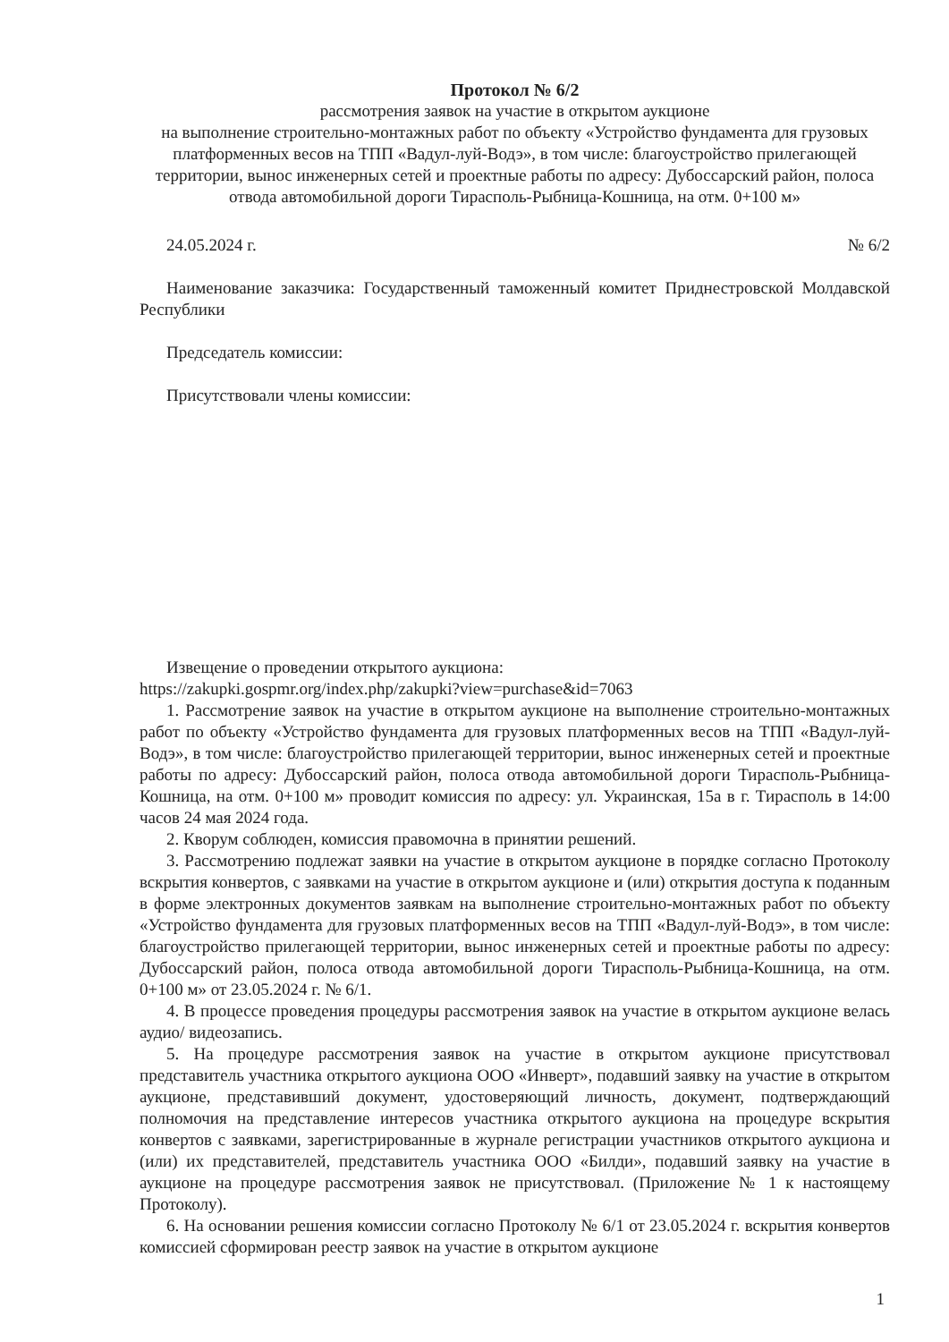Протокол № 6/2
рассмотрения заявок на участие в открытом аукционе
на выполнение строительно-монтажных работ по объекту «Устройство фундамента для грузовых платформенных весов на ТПП «Вадул-луй-Водэ», в том числе: благоустройство прилегающей территории, вынос инженерных сетей и проектные работы по адресу: Дубоссарский район, полоса отвода автомобильной дороги Тирасполь-Рыбница-Кошница, на отм. 0+100 м»
24.05.2024 г. № 6/2
Наименование заказчика: Государственный таможенный комитет Приднестровской Молдавской Республики
Председатель комиссии:
Присутствовали члены комиссии:
Извещение о проведении открытого аукциона:
https://zakupki.gospmr.org/index.php/zakupki?view=purchase&id=7063
1. Рассмотрение заявок на участие в открытом аукционе на выполнение строительно-монтажных работ по объекту «Устройство фундамента для грузовых платформенных весов на ТПП «Вадул-луй-Водэ», в том числе: благоустройство прилегающей территории, вынос инженерных сетей и проектные работы по адресу: Дубоссарский район, полоса отвода автомобильной дороги Тирасполь-Рыбница-Кошница, на отм. 0+100 м» проводит комиссия по адресу: ул. Украинская, 15а в г. Тирасполь в 14:00 часов 24 мая 2024 года.
2. Кворум соблюден, комиссия правомочна в принятии решений.
3. Рассмотрению подлежат заявки на участие в открытом аукционе в порядке согласно Протоколу вскрытия конвертов, с заявками на участие в открытом аукционе и (или) открытия доступа к поданным в форме электронных документов заявкам на выполнение строительно-монтажных работ по объекту «Устройство фундамента для грузовых платформенных весов на ТПП «Вадул-луй-Водэ», в том числе: благоустройство прилегающей территории, вынос инженерных сетей и проектные работы по адресу: Дубоссарский район, полоса отвода автомобильной дороги Тирасполь-Рыбница-Кошница, на отм. 0+100 м» от 23.05.2024 г. № 6/1.
4. В процессе проведения процедуры рассмотрения заявок на участие в открытом аукционе велась аудио/ видеозапись.
5. На процедуре рассмотрения заявок на участие в открытом аукционе присутствовал представитель участника открытого аукциона ООО «Инверт», подавший заявку на участие в открытом аукционе, представивший документ, удостоверяющий личность, документ, подтверждающий полномочия на представление интересов участника открытого аукциона на процедуре вскрытия конвертов с заявками, зарегистрированные в журнале регистрации участников открытого аукциона и (или) их представителей, представитель участника ООО «Билди», подавший заявку на участие в аукционе на процедуре рассмотрения заявок не присутствовал. (Приложение № 1 к настоящему Протоколу).
6. На основании решения комиссии согласно Протоколу № 6/1 от 23.05.2024 г. вскрытия конвертов комиссией сформирован реестр заявок на участие в открытом аукционе
1